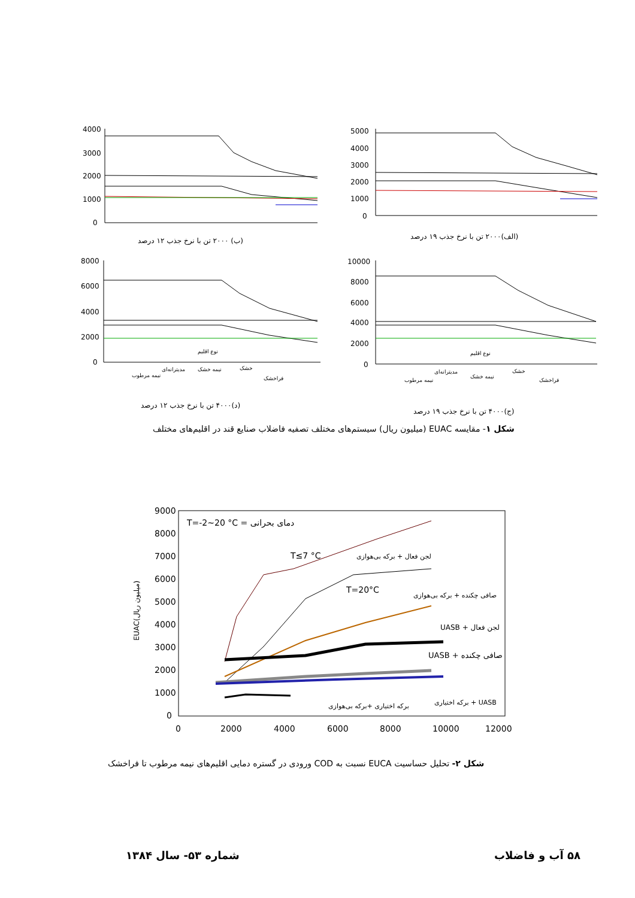4000
3000
2000
1000
0
(ب) ۲۰۰۰ تن با نرخ جذب ۱۲ درصد
5000
4000
3000
2000
1000
0
(الف)۲۰۰۰ تن با نرخ جذب ۱۹ درصد
8000
6000
4000
2000
0
نوع اقلیم
نیمه مرطوب
نیمه خشک
فراخشک
مدیترانه‌ای
خشک
(د)۴۰۰۰ تن با نرخ جذب ۱۲ درصد
10000
8000
6000
4000
2000
0
نوع اقلیم
نیمه مرطوب
نیمه خشک
فراخشک
مدیترانه‌ای
خشک
(ج)۴۰۰۰ تن با نرخ جذب ۱۹ درصد
شکل ۱- مقایسه EUAC (میلیون ریال) سیستم‌های مختلف تصفیه فاضلاب صنایع قند در اقلیم‌های مختلف
9000
8000
7000
6000
5000
4000
3000
2000
1000
0
0
2000
4000
6000
8000
10000
12000
T=-2~20 °C = دمای بحرانی
T≤7 °C
لجن فعال + برکه بی‌هوازی
T=20°C
صافی چکنده + برکه بی‌هوازی
UASB + لجن فعال
UASB + صافی چکنده
برکه اختیاری +برکه بی‌هوازی
برکه اختیاری + UASB
EUAC(میلیون ریال)
شکل ۲- تحلیل حساسیت EUCA نسبت به COD ورودی در گستره دمایی اقلیم‌های نیمه مرطوب تا فراخشک
شماره ۵۳- سال ۱۳۸۴ ۵۸ آب و فاضلاب